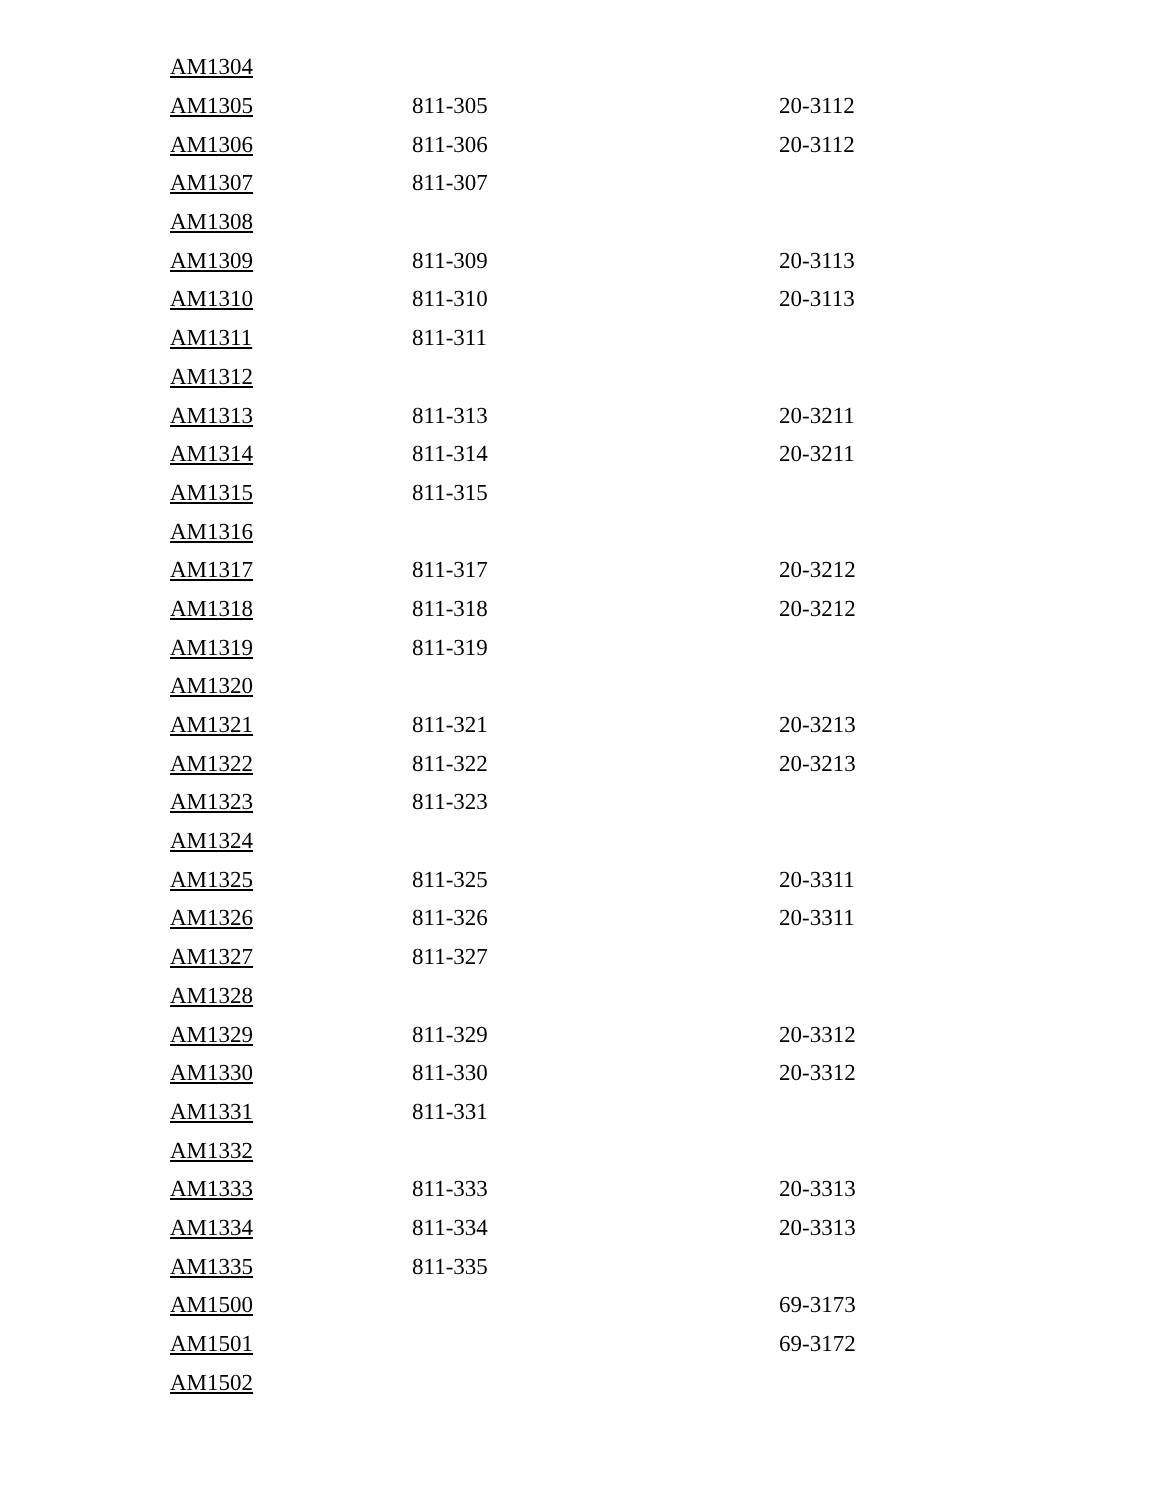| AM1304 | | |
| AM1305 | 811-305 | 20-3112 |
| AM1306 | 811-306 | 20-3112 |
| AM1307 | 811-307 | |
| AM1308 | | |
| AM1309 | 811-309 | 20-3113 |
| AM1310 | 811-310 | 20-3113 |
| AM1311 | 811-311 | |
| AM1312 | | |
| AM1313 | 811-313 | 20-3211 |
| AM1314 | 811-314 | 20-3211 |
| AM1315 | 811-315 | |
| AM1316 | | |
| AM1317 | 811-317 | 20-3212 |
| AM1318 | 811-318 | 20-3212 |
| AM1319 | 811-319 | |
| AM1320 | | |
| AM1321 | 811-321 | 20-3213 |
| AM1322 | 811-322 | 20-3213 |
| AM1323 | 811-323 | |
| AM1324 | | |
| AM1325 | 811-325 | 20-3311 |
| AM1326 | 811-326 | 20-3311 |
| AM1327 | 811-327 | |
| AM1328 | | |
| AM1329 | 811-329 | 20-3312 |
| AM1330 | 811-330 | 20-3312 |
| AM1331 | 811-331 | |
| AM1332 | | |
| AM1333 | 811-333 | 20-3313 |
| AM1334 | 811-334 | 20-3313 |
| AM1335 | 811-335 | |
| AM1500 | | 69-3173 |
| AM1501 | | 69-3172 |
| AM1502 | | |